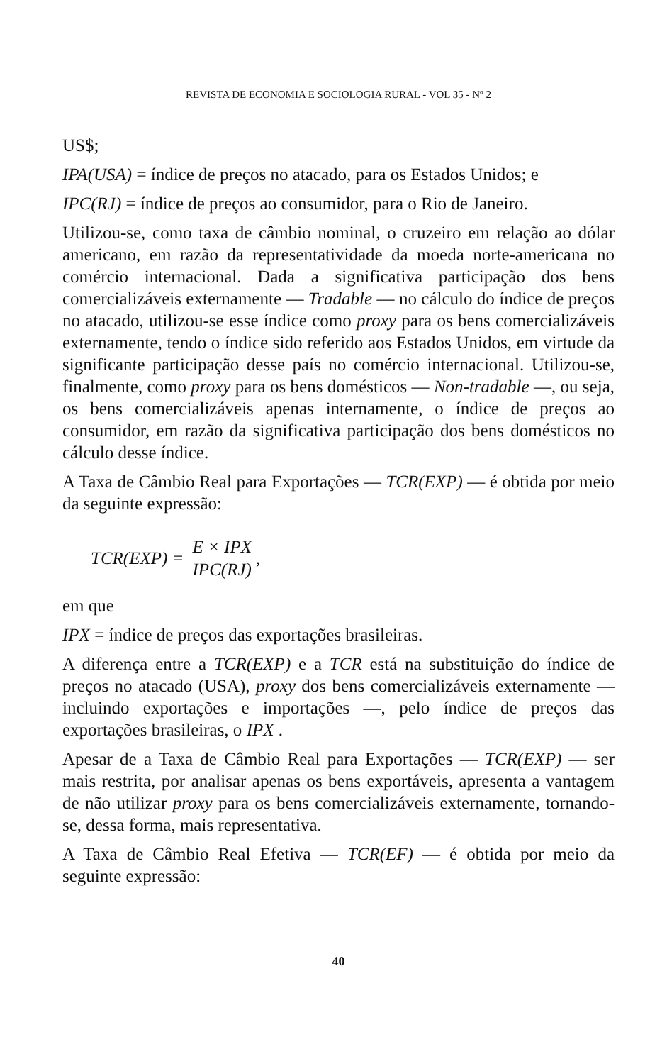REVISTA DE ECONOMIA E SOCIOLOGIA RURAL - VOL 35 - Nº 2
US$;
IPA(USA) = índice de preços no atacado, para os Estados Unidos; e
IPC(RJ) = índice de preços ao consumidor, para o Rio de Janeiro.
Utilizou-se, como taxa de câmbio nominal, o cruzeiro em relação ao dólar americano, em razão da representatividade da moeda norte-americana no comércio internacional. Dada a significativa participação dos bens comercializáveis externamente — Tradable — no cálculo do índice de preços no atacado, utilizou-se esse índice como proxy para os bens comercializáveis externamente, tendo o índice sido referido aos Estados Unidos, em virtude da significante participação desse país no comércio internacional. Utilizou-se, finalmente, como proxy para os bens domésticos — Non-tradable —, ou seja, os bens comercializáveis apenas internamente, o índice de preços ao consumidor, em razão da significativa participação dos bens domésticos no cálculo desse índice.
A Taxa de Câmbio Real para Exportações — TCR(EXP) — é obtida por meio da seguinte expressão:
TCR(EXP) = E × IPX IPC(RJ),
em que
IPX = índice de preços das exportações brasileiras.
A diferença entre a TCR(EXP) e a TCR está na substituição do índice de preços no atacado (USA), proxy dos bens comercializáveis externamente — incluindo exportações e importações —, pelo índice de preços das exportações brasileiras, o IPX .
Apesar de a Taxa de Câmbio Real para Exportações — TCR(EXP) — ser mais restrita, por analisar apenas os bens exportáveis, apresenta a vantagem de não utilizar proxy para os bens comercializáveis externamente, tornando-se, dessa forma, mais representativa.
A Taxa de Câmbio Real Efetiva — TCR(EF) — é obtida por meio da seguinte expressão:
40